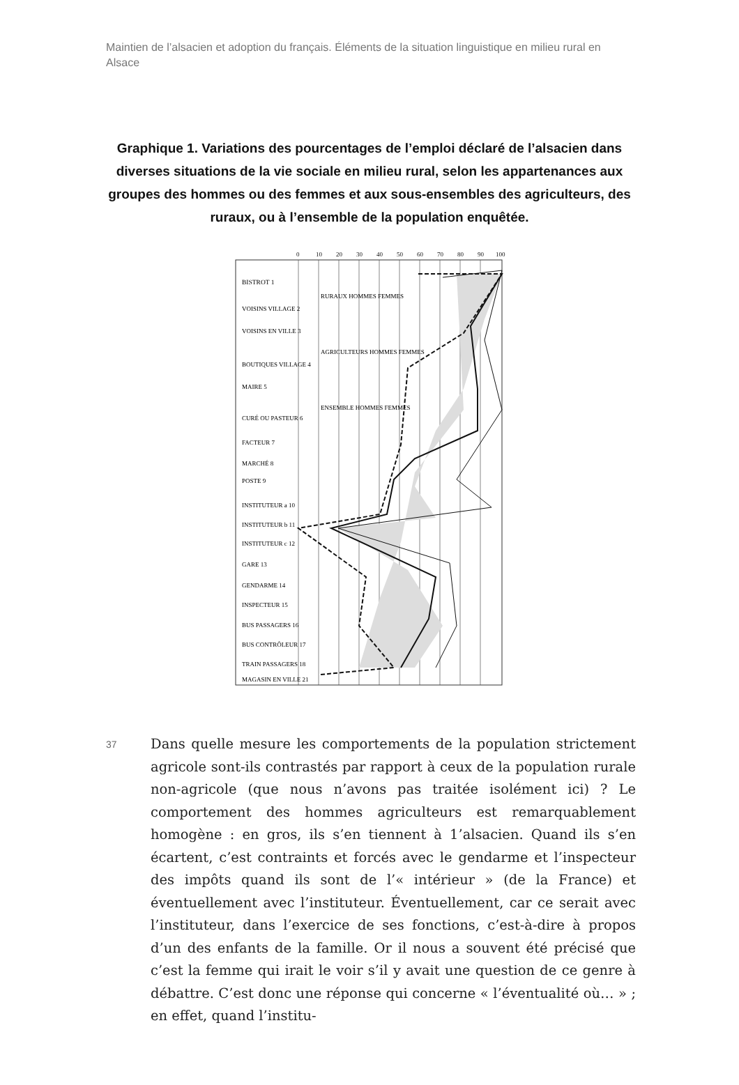Maintien de l’alsacien et adoption du français. Éléments de la situation linguistique en milieu rural en Alsace
Graphique 1. Variations des pourcentages de l’emploi déclaré de l’alsacien dans diverses situations de la vie sociale en milieu rural, selon les appartenances aux groupes des hommes ou des femmes et aux sous-ensembles des agriculteurs, des ruraux, ou à l’ensemble de la population enquêtée.
0
10
20
30
40
50
60
70
80
90
100
BISTROT 1
VOISINS VILLAGE 2
VOISINS EN VILLE 3
BOUTIQUES VILLAGE 4
MAIRE 5
CURÉ OU PASTEUR 6
FACTEUR 7
MARCHÉ 8
POSTE 9
INSTITUTEUR a 10
INSTITUTEUR b 11
INSTITUTEUR c 12
GARE 13
GENDARME 14
INSPECTEUR 15
BUS PASSAGERS 16
BUS CONTRÔLEUR 17
TRAIN PASSAGERS 18
MAGASIN EN VILLE 21
RURAUX HOMMES FEMMES
AGRICULTEURS HOMMES FEMMES
ENSEMBLE HOMMES FEMMES
37
Dans quelle mesure les comportements de la population strictement agricole sont-ils contrastés par rapport à ceux de la population rurale non-agricole (que nous n’avons pas traitée isolément ici) ? Le comportement des hommes agriculteurs est remarquablement homogène : en gros, ils s’en tiennent à 1’alsacien. Quand ils s’en écartent, c’est contraints et forcés avec le gendarme et l’inspecteur des impôts quand ils sont de l’« intérieur » (de la France) et éventuellement avec l’instituteur. Éventuellement, car ce serait avec l’instituteur, dans l’exercice de ses fonctions, c’est-à-dire à propos d’un des enfants de la famille. Or il nous a souvent été précisé que c’est la femme qui irait le voir s’il y avait une question de ce genre à débattre. C’est donc une réponse qui concerne « l’éventualité où… » ; en effet, quand l’institu-